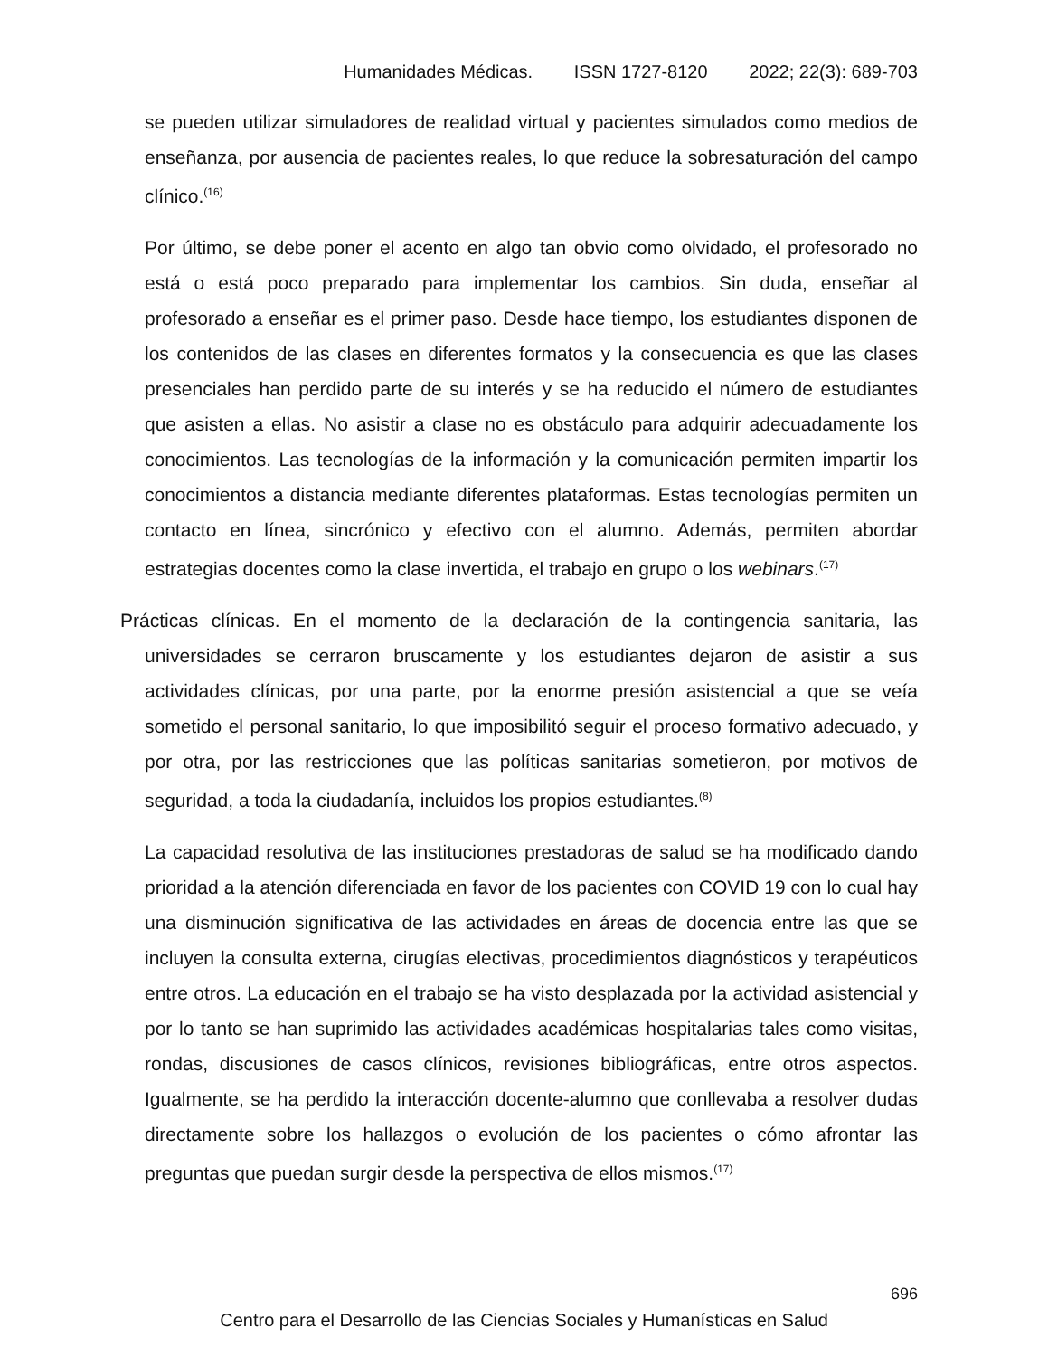Humanidades Médicas. ISSN 1727-8120 2022; 22(3): 689-703
se pueden utilizar simuladores de realidad virtual y pacientes simulados como medios de enseñanza, por ausencia de pacientes reales, lo que reduce la sobresaturación del campo clínico.<sup>(16)</sup>
Por último, se debe poner el acento en algo tan obvio como olvidado, el profesorado no está o está poco preparado para implementar los cambios. Sin duda, enseñar al profesorado a enseñar es el primer paso. Desde hace tiempo, los estudiantes disponen de los contenidos de las clases en diferentes formatos y la consecuencia es que las clases presenciales han perdido parte de su interés y se ha reducido el número de estudiantes que asisten a ellas. No asistir a clase no es obstáculo para adquirir adecuadamente los conocimientos. Las tecnologías de la información y la comunicación permiten impartir los conocimientos a distancia mediante diferentes plataformas. Estas tecnologías permiten un contacto en línea, sincrónico y efectivo con el alumno. Además, permiten abordar estrategias docentes como la clase invertida, el trabajo en grupo o los webinars.<sup>(17)</sup>
Prácticas clínicas. En el momento de la declaración de la contingencia sanitaria, las universidades se cerraron bruscamente y los estudiantes dejaron de asistir a sus actividades clínicas, por una parte, por la enorme presión asistencial a que se veía sometido el personal sanitario, lo que imposibilitó seguir el proceso formativo adecuado, y por otra, por las restricciones que las políticas sanitarias sometieron, por motivos de seguridad, a toda la ciudadanía, incluidos los propios estudiantes.<sup>(8)</sup>
La capacidad resolutiva de las instituciones prestadoras de salud se ha modificado dando prioridad a la atención diferenciada en favor de los pacientes con COVID 19 con lo cual hay una disminución significativa de las actividades en áreas de docencia entre las que se incluyen la consulta externa, cirugías electivas, procedimientos diagnósticos y terapéuticos entre otros. La educación en el trabajo se ha visto desplazada por la actividad asistencial y por lo tanto se han suprimido las actividades académicas hospitalarias tales como visitas, rondas, discusiones de casos clínicos, revisiones bibliográficas, entre otros aspectos. Igualmente, se ha perdido la interacción docente-alumno que conllevaba a resolver dudas directamente sobre los hallazgos o evolución de los pacientes o cómo afrontar las preguntas que puedan surgir desde la perspectiva de ellos mismos.<sup>(17)</sup>
696
Centro para el Desarrollo de las Ciencias Sociales y Humanísticas en Salud